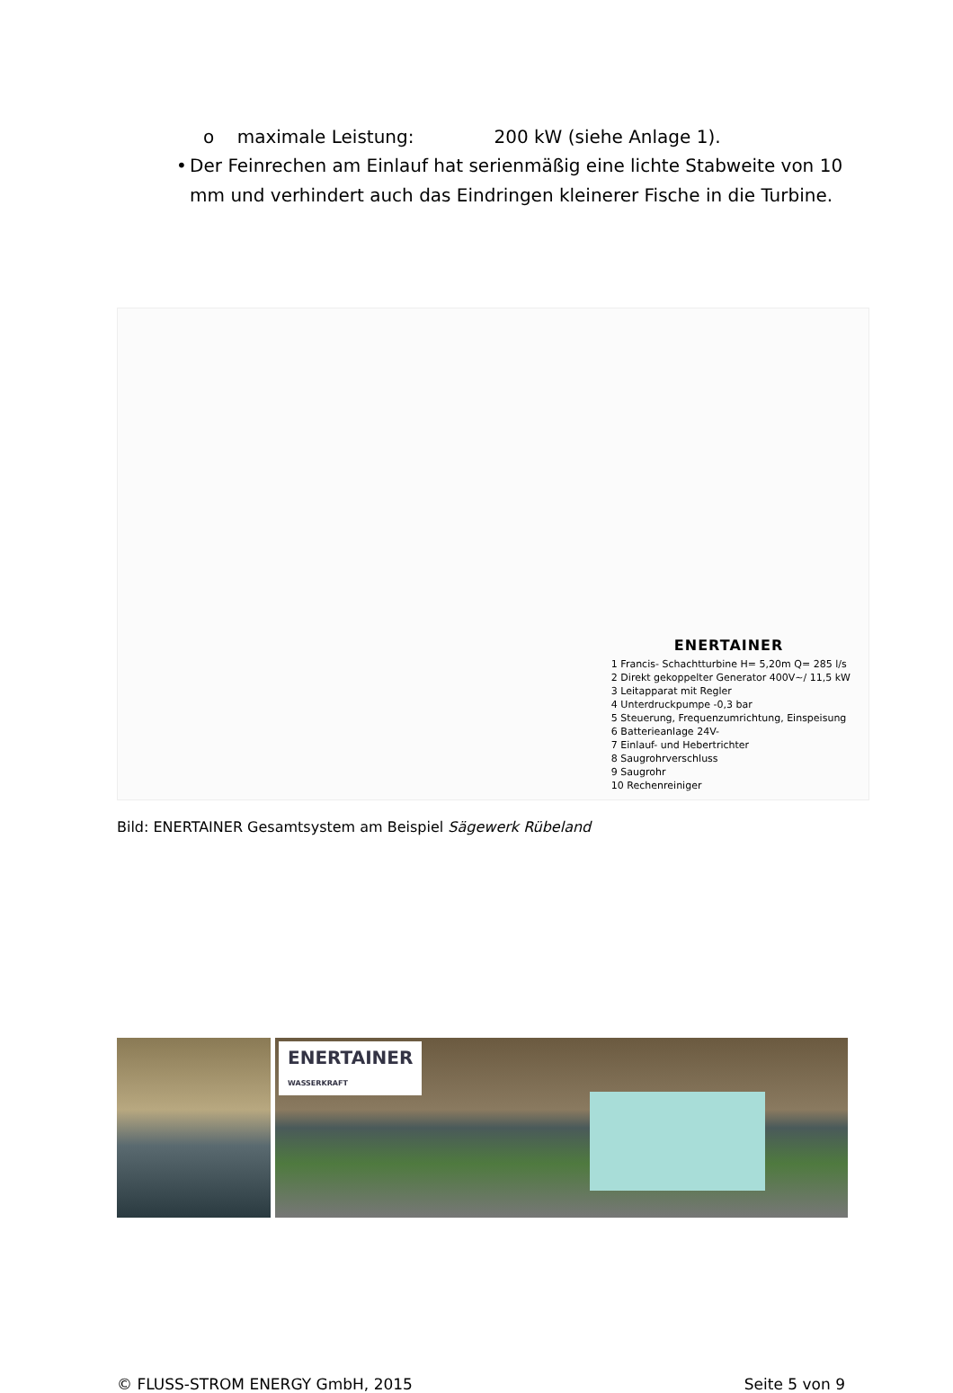o maximale Leistung: 200 kW (siehe Anlage 1).
• Der Feinrechen am Einlauf hat serienmäßig eine lichte Stabweite von 10 mm und verhindert auch das Eindringen kleinerer Fische in die Turbine.
ENERTAINER
1 Francis- Schachtturbine H= 5,20m Q= 285 l/s
2 Direkt gekoppelter Generator 400V~/ 11,5 kW
3 Leitapparat mit Regler
4 Unterdruckpumpe -0,3 bar
5 Steuerung, Frequenzumrichtung, Einspeisung
6 Batterieanlage 24V-
7 Einlauf- und Hebertrichter
8 Saugrohrverschluss
9 Saugrohr
10 Rechenreiniger
Bild: ENERTAINER Gesamtsystem am Beispiel Sägewerk Rübeland
ENERTAINER
WASSERKRAFT
© FLUSS-STROM ENERGY GmbH, 2015 Seite 5 von 9